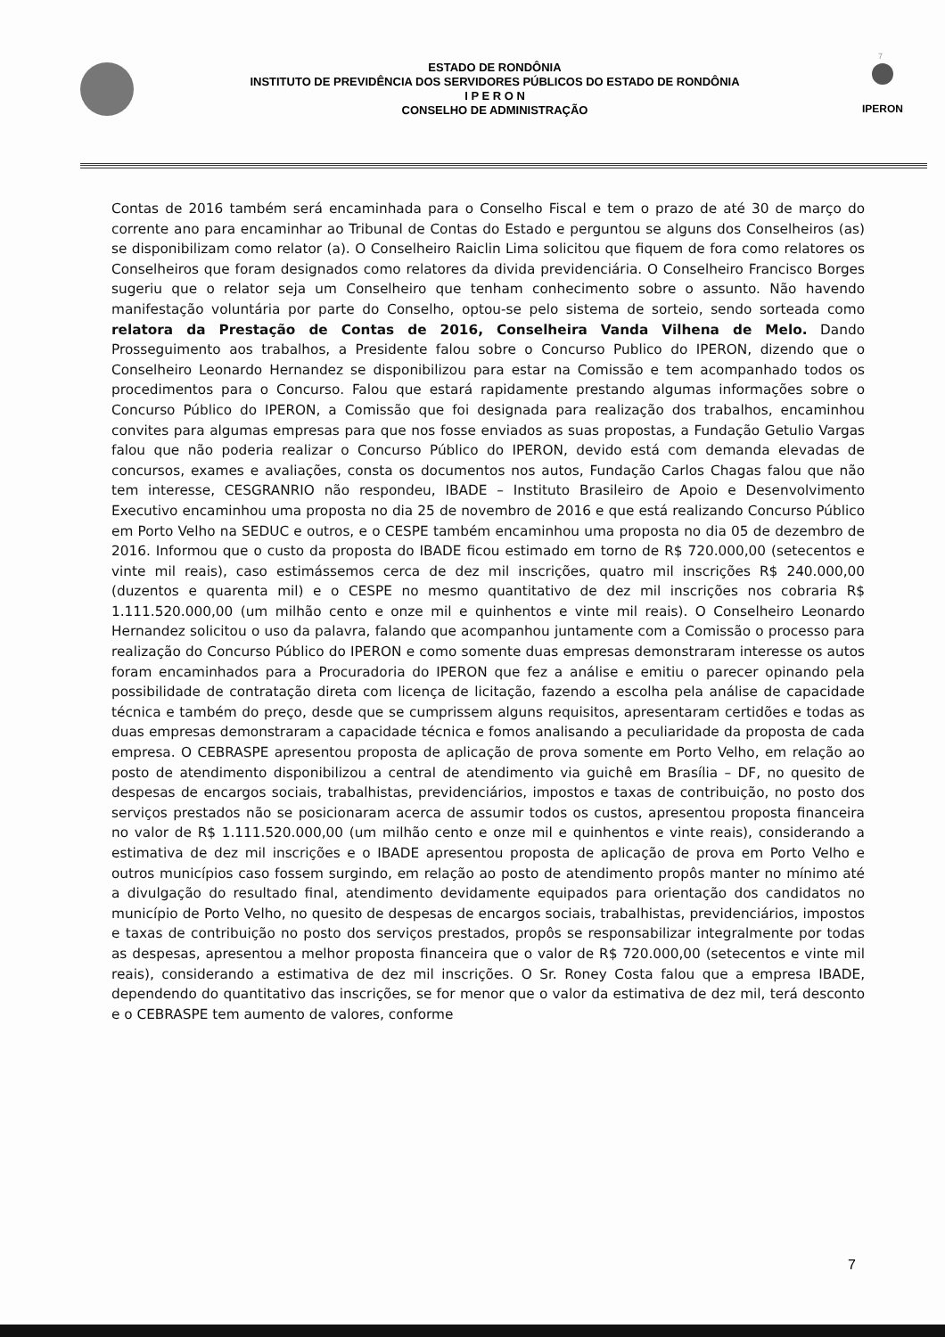7
ESTADO DE RONDÔNIA
INSTITUTO DE PREVIDÊNCIA DOS SERVIDORES PÚBLICOS DO ESTADO DE RONDÔNIA
I P E R O N
CONSELHO DE ADMINISTRAÇÃO
IPERON
Contas de 2016 também será encaminhada para o Conselho Fiscal e tem o prazo de até 30 de março do corrente ano para encaminhar ao Tribunal de Contas do Estado e perguntou se alguns dos Conselheiros (as) se disponibilizam como relator (a). O Conselheiro Raiclin Lima solicitou que fiquem de fora como relatores os Conselheiros que foram designados como relatores da divida previdenciária. O Conselheiro Francisco Borges sugeriu que o relator seja um Conselheiro que tenham conhecimento sobre o assunto. Não havendo manifestação voluntária por parte do Conselho, optou-se pelo sistema de sorteio, sendo sorteada como relatora da Prestação de Contas de 2016, Conselheira Vanda Vilhena de Melo. Dando Prosseguimento aos trabalhos, a Presidente falou sobre o Concurso Publico do IPERON, dizendo que o Conselheiro Leonardo Hernandez se disponibilizou para estar na Comissão e tem acompanhado todos os procedimentos para o Concurso. Falou que estará rapidamente prestando algumas informações sobre o Concurso Público do IPERON, a Comissão que foi designada para realização dos trabalhos, encaminhou convites para algumas empresas para que nos fosse enviados as suas propostas, a Fundação Getulio Vargas falou que não poderia realizar o Concurso Público do IPERON, devido está com demanda elevadas de concursos, exames e avaliações, consta os documentos nos autos, Fundação Carlos Chagas falou que não tem interesse, CESGRANRIO não respondeu, IBADE – Instituto Brasileiro de Apoio e Desenvolvimento Executivo encaminhou uma proposta no dia 25 de novembro de 2016 e que está realizando Concurso Público em Porto Velho na SEDUC e outros, e o CESPE também encaminhou uma proposta no dia 05 de dezembro de 2016. Informou que o custo da proposta do IBADE ficou estimado em torno de R$ 720.000,00 (setecentos e vinte mil reais), caso estimássemos cerca de dez mil inscrições, quatro mil inscrições R$ 240.000,00 (duzentos e quarenta mil) e o CESPE no mesmo quantitativo de dez mil inscrições nos cobraria R$ 1.111.520.000,00 (um milhão cento e onze mil e quinhentos e vinte mil reais). O Conselheiro Leonardo Hernandez solicitou o uso da palavra, falando que acompanhou juntamente com a Comissão o processo para realização do Concurso Público do IPERON e como somente duas empresas demonstraram interesse os autos foram encaminhados para a Procuradoria do IPERON que fez a análise e emitiu o parecer opinando pela possibilidade de contratação direta com licença de licitação, fazendo a escolha pela análise de capacidade técnica e também do preço, desde que se cumprissem alguns requisitos, apresentaram certidões e todas as duas empresas demonstraram a capacidade técnica e fomos analisando a peculiaridade da proposta de cada empresa. O CEBRASPE apresentou proposta de aplicação de prova somente em Porto Velho, em relação ao posto de atendimento disponibilizou a central de atendimento via guichê em Brasília – DF, no quesito de despesas de encargos sociais, trabalhistas, previdenciários, impostos e taxas de contribuição, no posto dos serviços prestados não se posicionaram acerca de assumir todos os custos, apresentou proposta financeira no valor de R$ 1.111.520.000,00 (um milhão cento e onze mil e quinhentos e vinte reais), considerando a estimativa de dez mil inscrições e o IBADE apresentou proposta de aplicação de prova em Porto Velho e outros municípios caso fossem surgindo, em relação ao posto de atendimento propôs manter no mínimo até a divulgação do resultado final, atendimento devidamente equipados para orientação dos candidatos no município de Porto Velho, no quesito de despesas de encargos sociais, trabalhistas, previdenciários, impostos e taxas de contribuição no posto dos serviços prestados, propôs se responsabilizar integralmente por todas as despesas, apresentou a melhor proposta financeira que o valor de R$ 720.000,00 (setecentos e vinte mil reais), considerando a estimativa de dez mil inscrições. O Sr. Roney Costa falou que a empresa IBADE, dependendo do quantitativo das inscrições, se for menor que o valor da estimativa de dez mil, terá desconto e o CEBRASPE tem aumento de valores, conforme
7